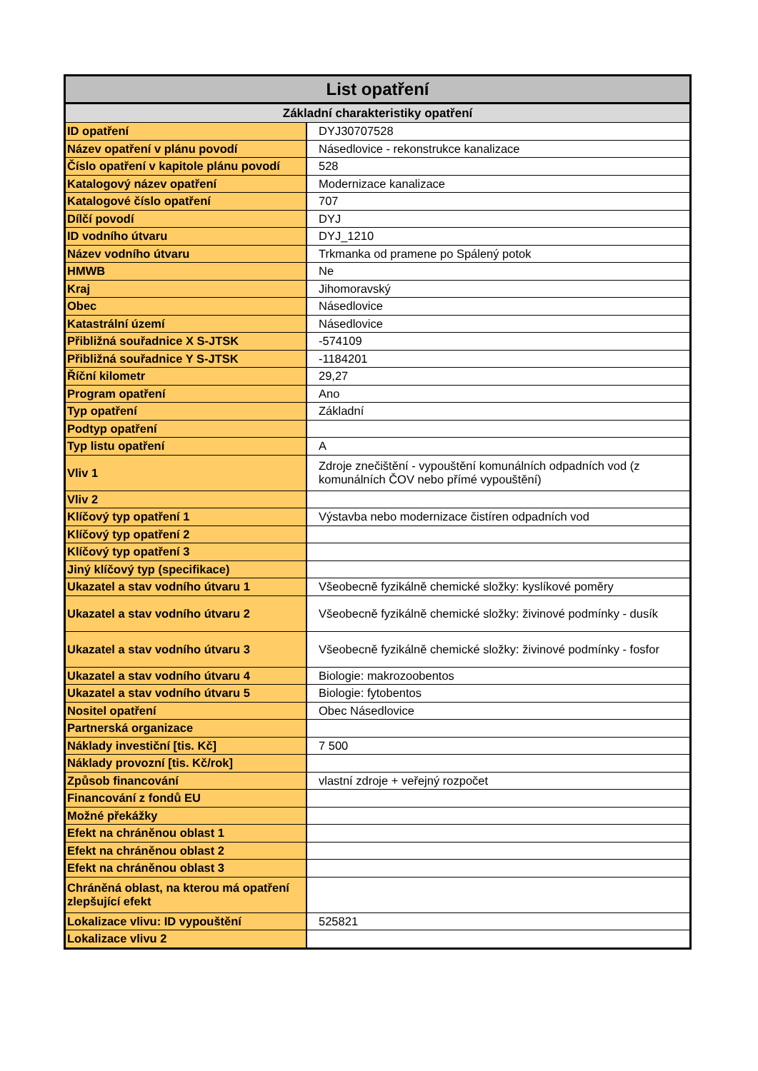| List opatření | |
| --- | --- |
| Základní charakteristiky opatření | |
| ID opatření | DYJ30707528 |
| Název opatření v plánu povodí | Násedlovice - rekonstrukce kanalizace |
| Číslo opatření v kapitole plánu povodí | 528 |
| Katalogový název opatření | Modernizace kanalizace |
| Katalogové číslo opatření | 707 |
| Dílčí povodí | DYJ |
| ID vodního útvaru | DYJ_1210 |
| Název vodního útvaru | Trkmanka od pramene po Spálený potok |
| HMWB | Ne |
| Kraj | Jihomoravský |
| Obec | Násedlovice |
| Katastrální území | Násedlovice |
| Přibližná souřadnice X S-JTSK | -574109 |
| Přibližná souřadnice Y S-JTSK | -1184201 |
| Říční kilometr | 29,27 |
| Program opatření | Ano |
| Typ opatření | Základní |
| Podtyp opatření | |
| Typ listu opatření | A |
| Vliv 1 | Zdroje znečištění - vypouštění komunálních odpadních vod (z komunálních ČOV nebo přímé vypouštění) |
| Vliv 2 | |
| Klíčový typ opatření 1 | Výstavba nebo modernizace čistíren odpadních vod |
| Klíčový typ opatření 2 | |
| Klíčový typ opatření 3 | |
| Jiný klíčový typ (specifikace) | |
| Ukazatel a stav vodního útvaru 1 | Všeobecně fyzikálně chemické složky: kyslíkové poměry |
| Ukazatel a stav vodního útvaru 2 | Všeobecně fyzikálně chemické složky: živinové podmínky - dusík |
| Ukazatel a stav vodního útvaru 3 | Všeobecně fyzikálně chemické složky: živinové podmínky - fosfor |
| Ukazatel a stav vodního útvaru 4 | Biologie: makrozoobentos |
| Ukazatel a stav vodního útvaru 5 | Biologie: fytobentos |
| Nositel opatření | Obec Násedlovice |
| Partnerská organizace | |
| Náklady investiční [tis. Kč] | 7 500 |
| Náklady provozní [tis. Kč/rok] | |
| Způsob financování | vlastní zdroje + veřejný rozpočet |
| Financování z fondů EU | |
| Možné překážky | |
| Efekt na chráněnou oblast 1 | |
| Efekt na chráněnou oblast 2 | |
| Efekt na chráněnou oblast 3 | |
| Chráněná oblast, na kterou má opatření zlepšující efekt | |
| Lokalizace vlivu: ID vypouštění | 525821 |
| Lokalizace vlivu 2 | |